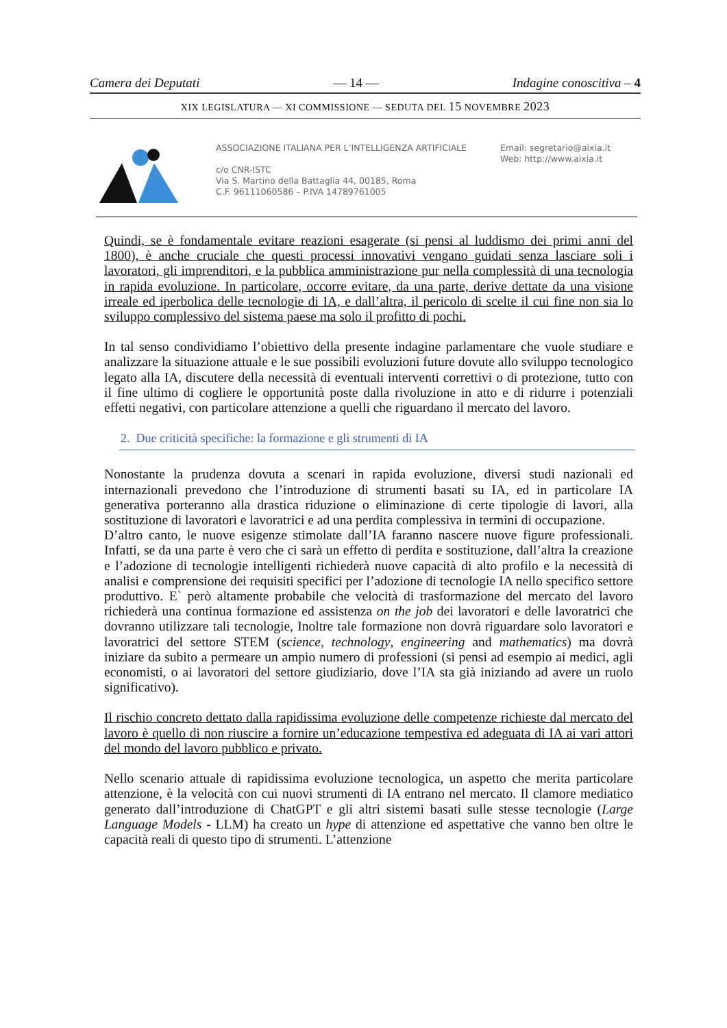Camera dei Deputati — 14 — Indagine conoscitiva – 4
XIX LEGISLATURA — XI COMMISSIONE — SEDUTA DEL 15 NOVEMBRE 2023
ASSOCIAZIONE ITALIANA PER L’INTELLIGENZA ARTIFICIALE
c/o CNR-ISTC
Via S. Martino della Battaglia 44, 00185, Roma
C.F. 96111060586 – P.IVA 14789761005
Email: segretario@aixia.it
Web: http://www.aixia.it
Quindi, se è fondamentale evitare reazioni esagerate (si pensi al luddismo dei primi anni del 1800), è anche cruciale che questi processi innovativi vengano guidati senza lasciare soli i lavoratori, gli imprenditori, e la pubblica amministrazione pur nella complessità di una tecnologia in rapida evoluzione. In particolare, occorre evitare, da una parte, derive dettate da una visione irreale ed iperbolica delle tecnologie di IA, e dall’altra, il pericolo di scelte il cui fine non sia lo sviluppo complessivo del sistema paese ma solo il profitto di pochi.
In tal senso condividiamo l’obiettivo della presente indagine parlamentare che vuole studiare e analizzare la situazione attuale e le sue possibili evoluzioni future dovute allo sviluppo tecnologico legato alla IA, discutere della necessità di eventuali interventi correttivi o di protezione, tutto con il fine ultimo di cogliere le opportunità poste dalla rivoluzione in atto e di ridurre i potenziali effetti negativi, con particolare attenzione a quelli che riguardano il mercato del lavoro.
2. Due criticità specifiche: la formazione e gli strumenti di IA
Nonostante la prudenza dovuta a scenari in rapida evoluzione, diversi studi nazionali ed internazionali prevedono che l’introduzione di strumenti basati su IA, ed in particolare IA generativa porteranno alla drastica riduzione o eliminazione di certe tipologie di lavori, alla sostituzione di lavoratori e lavoratrici e ad una perdita complessiva in termini di occupazione.
D’altro canto, le nuove esigenze stimolate dall’IA faranno nascere nuove figure professionali. Infatti, se da una parte è vero che ci sarà un effetto di perdita e sostituzione, dall’altra la creazione e l’adozione di tecnologie intelligenti richiederà nuove capacità di alto profilo e la necessità di analisi e comprensione dei requisiti specifici per l’adozione di tecnologie IA nello specifico settore produttivo. E` però altamente probabile che velocità di trasformazione del mercato del lavoro richiederà una continua formazione ed assistenza on the job dei lavoratori e delle lavoratrici che dovranno utilizzare tali tecnologie, Inoltre tale formazione non dovrà riguardare solo lavoratori e lavoratrici del settore STEM (science, technology, engineering and mathematics) ma dovrà iniziare da subito a permeare un ampio numero di professioni (si pensi ad esempio ai medici, agli economisti, o ai lavoratori del settore giudiziario, dove l’IA sta già iniziando ad avere un ruolo significativo).
Il rischio concreto dettato dalla rapidissima evoluzione delle competenze richieste dal mercato del lavoro è quello di non riuscire a fornire un’educazione tempestiva ed adeguata di IA ai vari attori del mondo del lavoro pubblico e privato.
Nello scenario attuale di rapidissima evoluzione tecnologica, un aspetto che merita particolare attenzione, è la velocità con cui nuovi strumenti di IA entrano nel mercato. Il clamore mediatico generato dall’introduzione di ChatGPT e gli altri sistemi basati sulle stesse tecnologie (Large Language Models - LLM) ha creato un hype di attenzione ed aspettative che vanno ben oltre le capacità reali di questo tipo di strumenti. L’attenzione